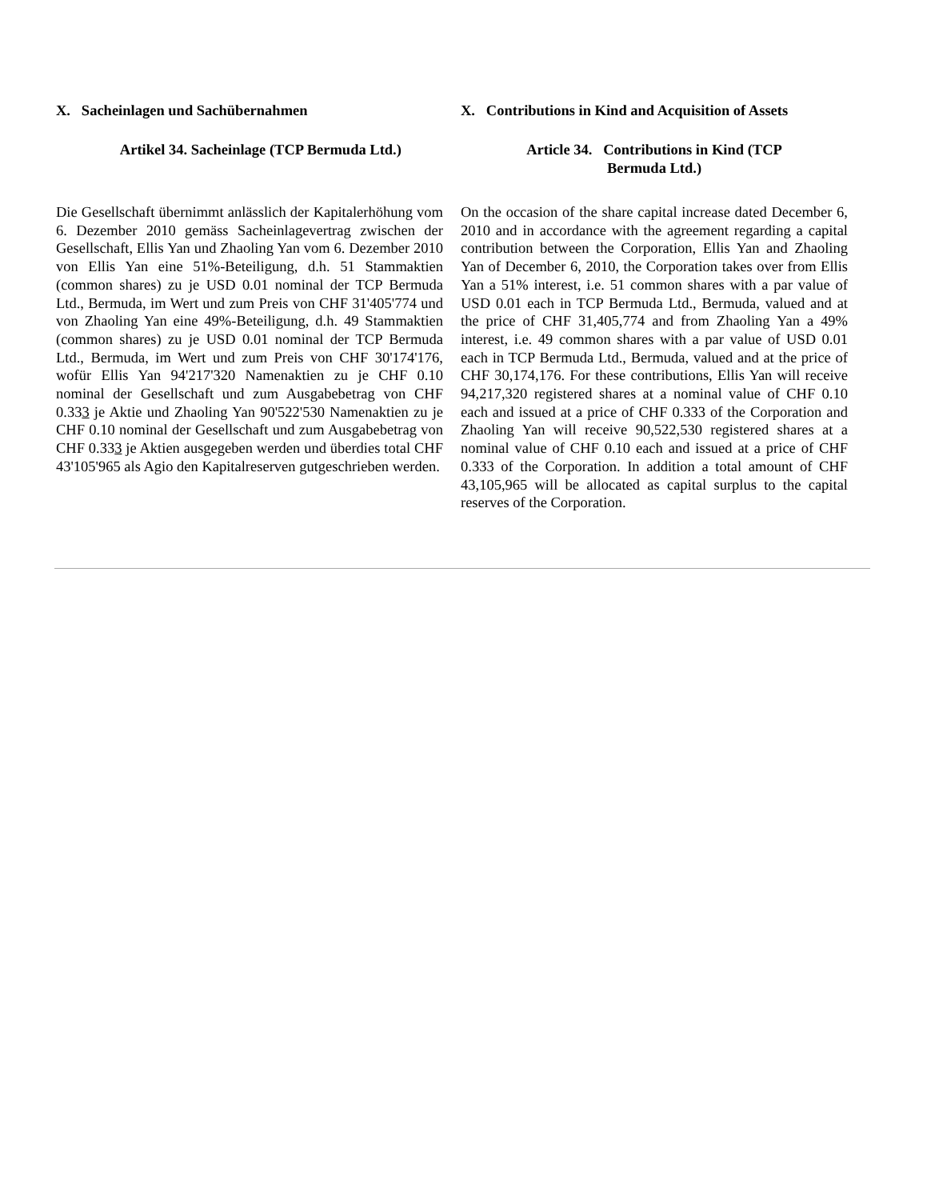X. Sacheinlagen und Sachübernahmen
Artikel 34. Sacheinlage (TCP Bermuda Ltd.)
Die Gesellschaft übernimmt anlässlich der Kapitalerhöhung vom 6. Dezember 2010 gemäss Sacheinlagevertrag zwischen der Gesellschaft, Ellis Yan und Zhaoling Yan vom 6. Dezember 2010 von Ellis Yan eine 51%-Beteiligung, d.h. 51 Stammaktien (common shares) zu je USD 0.01 nominal der TCP Bermuda Ltd., Bermuda, im Wert und zum Preis von CHF 31'405'774 und von Zhaoling Yan eine 49%-Beteiligung, d.h. 49 Stammaktien (common shares) zu je USD 0.01 nominal der TCP Bermuda Ltd., Bermuda, im Wert und zum Preis von CHF 30'174'176, wofür Ellis Yan 94'217'320 Namenaktien zu je CHF 0.10 nominal der Gesellschaft und zum Ausgabebetrag von CHF 0.333 je Aktie und Zhaoling Yan 90'522'530 Namenaktien zu je CHF 0.10 nominal der Gesellschaft und zum Ausgabebetrag von CHF 0.333 je Aktien ausgegeben werden und überdies total CHF 43'105'965 als Agio den Kapitalreserven gutgeschrieben werden.
X. Contributions in Kind and Acquisition of Assets
Article 34. Contributions in Kind (TCP
Bermuda Ltd.)
On the occasion of the share capital increase dated December 6, 2010 and in accordance with the agreement regarding a capital contribution between the Corporation, Ellis Yan and Zhaoling Yan of December 6, 2010, the Corporation takes over from Ellis Yan a 51% interest, i.e. 51 common shares with a par value of USD 0.01 each in TCP Bermuda Ltd., Bermuda, valued and at the price of CHF 31,405,774 and from Zhaoling Yan a 49% interest, i.e. 49 common shares with a par value of USD 0.01 each in TCP Bermuda Ltd., Bermuda, valued and at the price of CHF 30,174,176. For these contributions, Ellis Yan will receive 94,217,320 registered shares at a nominal value of CHF 0.10 each and issued at a price of CHF 0.333 of the Corporation and Zhaoling Yan will receive 90,522,530 registered shares at a nominal value of CHF 0.10 each and issued at a price of CHF 0.333 of the Corporation. In addition a total amount of CHF 43,105,965 will be allocated as capital surplus to the capital reserves of the Corporation.